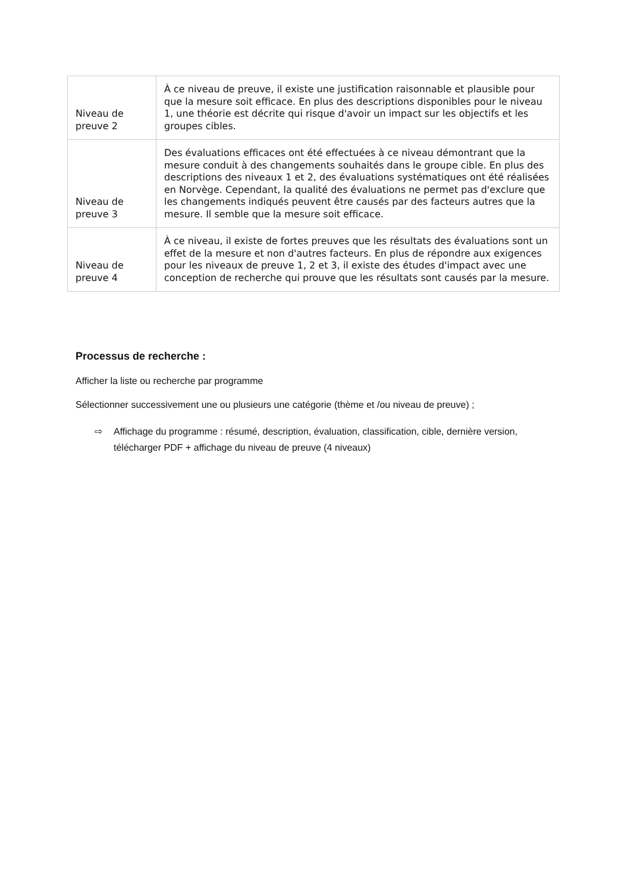| Niveau de preuve 2 | À ce niveau de preuve, il existe une justification raisonnable et plausible pour que la mesure soit efficace. En plus des descriptions disponibles pour le niveau 1, une théorie est décrite qui risque d'avoir un impact sur les objectifs et les groupes cibles. |
| Niveau de preuve 3 | Des évaluations efficaces ont été effectuées à ce niveau démontrant que la mesure conduit à des changements souhaités dans le groupe cible. En plus des descriptions des niveaux 1 et 2, des évaluations systématiques ont été réalisées en Norvège. Cependant, la qualité des évaluations ne permet pas d'exclure que les changements indiqués peuvent être causés par des facteurs autres que la mesure. Il semble que la mesure soit efficace. |
| Niveau de preuve 4 | À ce niveau, il existe de fortes preuves que les résultats des évaluations sont un effet de la mesure et non d'autres facteurs. En plus de répondre aux exigences pour les niveaux de preuve 1, 2 et 3, il existe des études d'impact avec une conception de recherche qui prouve que les résultats sont causés par la mesure. |
Processus de recherche :
Afficher la liste ou recherche par programme
Sélectionner successivement une ou plusieurs une catégorie (thème et /ou niveau de preuve) ;
⇨ Affichage du programme : résumé, description, évaluation, classification, cible, dernière version, télécharger PDF + affichage du niveau de preuve (4 niveaux)